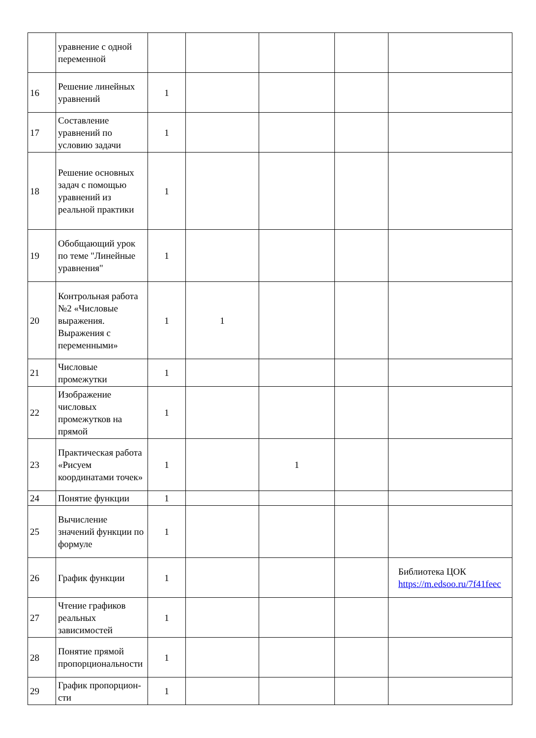| | уравнение с одной переменной | | | | | |
| 16 | Решение линейных уравнений | 1 | | | | |
| 17 | Составление уравнений по условию задачи | 1 | | | | |
| 18 | Решение основных задач с помощью уравнений из реальной практики | 1 | | | | |
| 19 | Обобщающий урок по теме "Линейные уравнения" | 1 | | | | |
| 20 | Контрольная работа №2 «Числовые выражения. Выражения с переменными» | 1 | 1 | | | |
| 21 | Числовые промежутки | 1 | | | | |
| 22 | Изображение числовых промежутков на прямой | 1 | | | | |
| 23 | Практическая работа «Рисуем координатами точек» | 1 | | 1 | | |
| 24 | Понятие функции | 1 | | | | |
| 25 | Вычисление значений функции по формуле | 1 | | | | |
| 26 | График функции | 1 | | | | Библиотека ЦОК https://m.edsoo.ru/7f41feec |
| 27 | Чтение графиков реальных зависимостей | 1 | | | | |
| 28 | Понятие прямой пропорциональности | 1 | | | | |
| 29 | График пропорцион-сти | 1 | | | | |